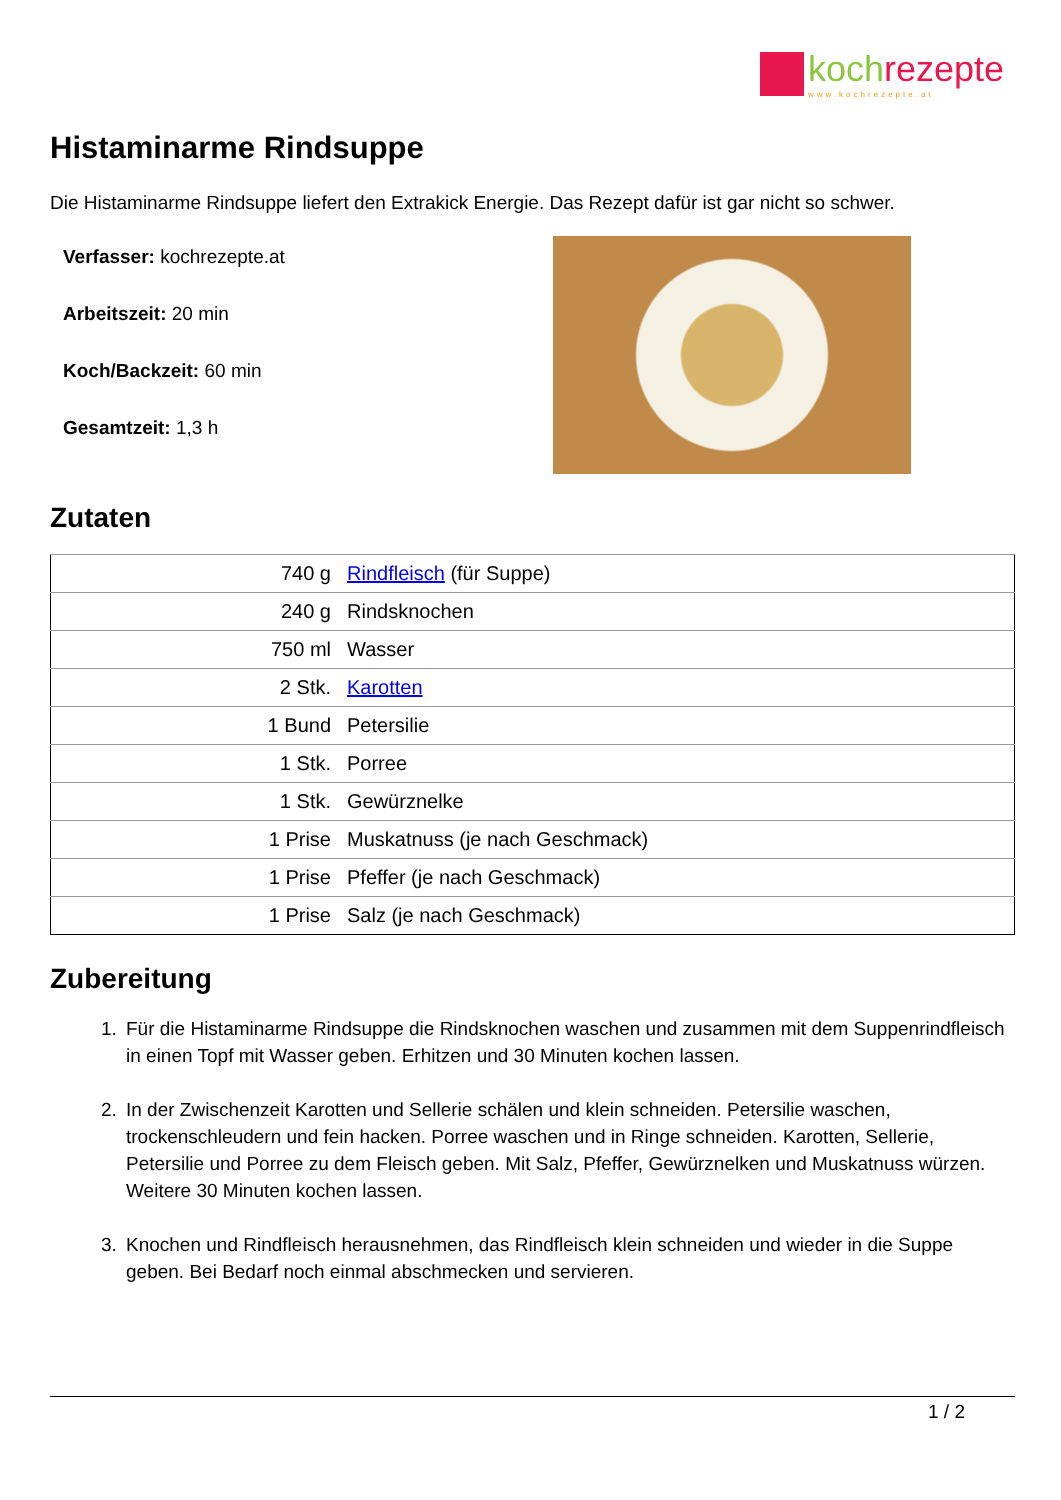koch rezepte
www.kochrezepte.at
Histaminarme Rindsuppe
Die Histaminarme Rindsuppe liefert den Extrakick Energie. Das Rezept dafür ist gar nicht so schwer.
Verfasser: kochrezepte.at
Arbeitszeit: 20 min
Koch/Backzeit: 60 min
Gesamtzeit: 1,3 h
Zutaten
| 740 g | Rindfleisch (für Suppe) |
| 240 g | Rindsknochen |
| 750 ml | Wasser |
| 2 Stk. | Karotten |
| 1 Bund | Petersilie |
| 1 Stk. | Porree |
| 1 Stk. | Gewürznelke |
| 1 Prise | Muskatnuss (je nach Geschmack) |
| 1 Prise | Pfeffer (je nach Geschmack) |
| 1 Prise | Salz (je nach Geschmack) |
Zubereitung
1. Für die Histaminarme Rindsuppe die Rindsknochen waschen und zusammen mit dem Suppenrindfleisch in einen Topf mit Wasser geben. Erhitzen und 30 Minuten kochen lassen.
2. In der Zwischenzeit Karotten und Sellerie schälen und klein schneiden. Petersilie waschen, trockenschleudern und fein hacken. Porree waschen und in Ringe schneiden. Karotten, Sellerie, Petersilie und Porree zu dem Fleisch geben. Mit Salz, Pfeffer, Gewürznelken und Muskatnuss würzen. Weitere 30 Minuten kochen lassen.
3. Knochen und Rindfleisch herausnehmen, das Rindfleisch klein schneiden und wieder in die Suppe geben. Bei Bedarf noch einmal abschmecken und servieren.
1 / 2